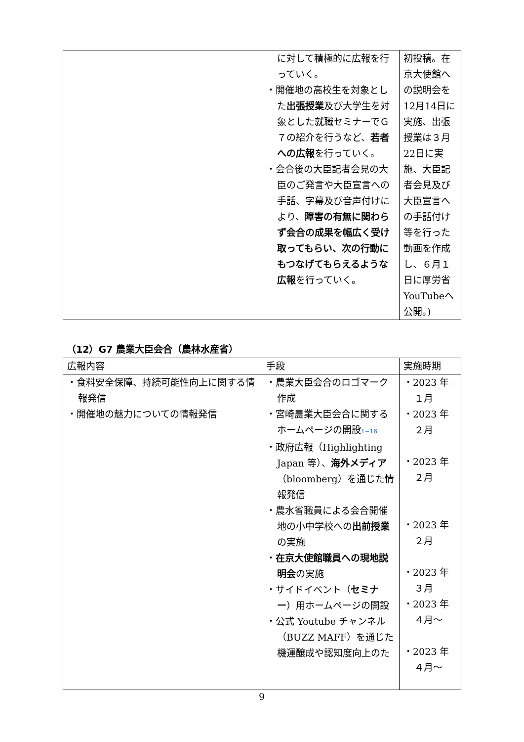| | に対して積極的に広報を行っていく。 ・開催地の高校生を対象とした 出張授業 及び大学生を対象とした就職セミナーでＧ７の紹介を行うなど、 若者への広報 を行っていく。 ・会合後の大臣記者会見の大臣のご発言や大臣宣言への手話、字幕及び音声付けにより、 障害の有無に関わらず会合の成果を幅広く受け取ってもらい、次の行動にもつなげてもらえるような広報 を行っていく。 | 初投稿。在京大使館への説明会を12月14日に実施、出張授業は３月22日に実施、大臣記者会見及び大臣宣言への手話付け等を行った動画を作成し、６月１日に厚労省YouTubeへ公開。) |
（12）G7 農業大臣会合（農林水産省）
| 広報内容 | 手段 | 実施時期 |
| --- | --- | --- |
| ・食料安全保障、持続可能性向上に関する情報発信 ・開催地の魅力についての情報発信 | ・農業大臣会合のロゴマーク作成 ・宮崎農業大臣会合に関するホームページの開設 1−16 ・政府広報（Highlighting Japan 等）、 海外メディア （bloomberg）を通じた情報発信 ・農水省職員による会合開催地の小中学校への 出前授業 の実施 ・ 在京大使館職員への現地説明会 の実施 ・サイドイベント（ セミナー ）用ホームページの開設 ・公式 Youtube チャンネル（BUZZ MAFF）を通じた機運醸成や認知度向上のた | ・2023 年 １月 ・2023 年 ２月 ・2023 年 ２月 ・2023 年 ２月 ・2023 年 ３月 ・2023 年 ４月～ ・2023 年 ４月～ |
9